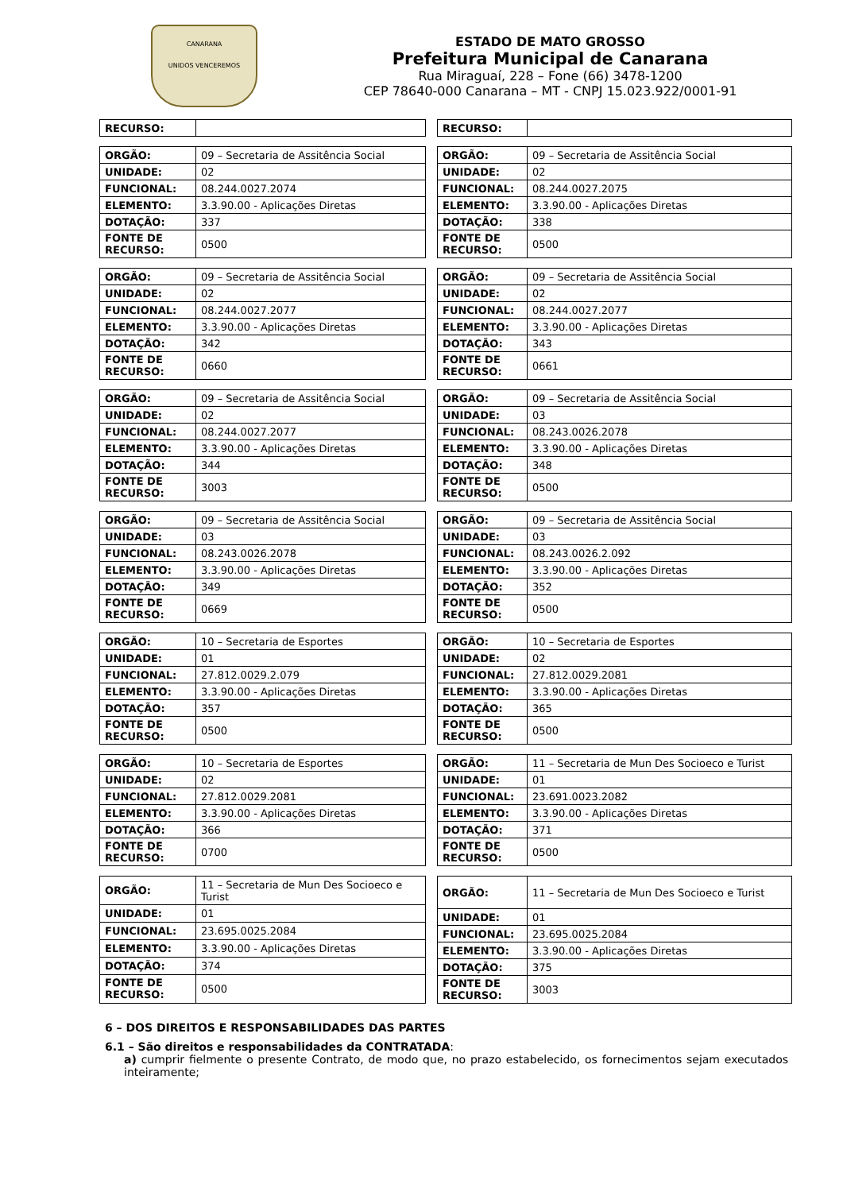CANARANA
UNIDOS VENCEREMOS
ESTADO DE MATO GROSSO
Prefeitura Municipal de Canarana
Rua Miraguaí, 228 – Fone (66) 3478-1200
CEP 78640-000 Canarana – MT - CNPJ 15.023.922/0001-91
| RECURSO: | |
| RECURSO: | |
| ORGÃO: | 09 – Secretaria de Assitência Social |
| UNIDADE: | 02 |
| FUNCIONAL: | 08.244.0027.2074 |
| ELEMENTO: | 3.3.90.00 - Aplicações Diretas |
| DOTAÇÃO: | 337 |
| FONTE DE RECURSO: | 0500 |
| ORGÃO: | 09 – Secretaria de Assitência Social |
| UNIDADE: | 02 |
| FUNCIONAL: | 08.244.0027.2075 |
| ELEMENTO: | 3.3.90.00 - Aplicações Diretas |
| DOTAÇÃO: | 338 |
| FONTE DE RECURSO: | 0500 |
| ORGÃO: | 09 – Secretaria de Assitência Social |
| UNIDADE: | 02 |
| FUNCIONAL: | 08.244.0027.2077 |
| ELEMENTO: | 3.3.90.00 - Aplicações Diretas |
| DOTAÇÃO: | 342 |
| FONTE DE RECURSO: | 0660 |
| ORGÃO: | 09 – Secretaria de Assitência Social |
| UNIDADE: | 02 |
| FUNCIONAL: | 08.244.0027.2077 |
| ELEMENTO: | 3.3.90.00 - Aplicações Diretas |
| DOTAÇÃO: | 343 |
| FONTE DE RECURSO: | 0661 |
| ORGÃO: | 09 – Secretaria de Assitência Social |
| UNIDADE: | 02 |
| FUNCIONAL: | 08.244.0027.2077 |
| ELEMENTO: | 3.3.90.00 - Aplicações Diretas |
| DOTAÇÃO: | 344 |
| FONTE DE RECURSO: | 3003 |
| ORGÃO: | 09 – Secretaria de Assitência Social |
| UNIDADE: | 03 |
| FUNCIONAL: | 08.243.0026.2078 |
| ELEMENTO: | 3.3.90.00 - Aplicações Diretas |
| DOTAÇÃO: | 348 |
| FONTE DE RECURSO: | 0500 |
| ORGÃO: | 09 – Secretaria de Assitência Social |
| UNIDADE: | 03 |
| FUNCIONAL: | 08.243.0026.2078 |
| ELEMENTO: | 3.3.90.00 - Aplicações Diretas |
| DOTAÇÃO: | 349 |
| FONTE DE RECURSO: | 0669 |
| ORGÃO: | 09 – Secretaria de Assitência Social |
| UNIDADE: | 03 |
| FUNCIONAL: | 08.243.0026.2.092 |
| ELEMENTO: | 3.3.90.00 - Aplicações Diretas |
| DOTAÇÃO: | 352 |
| FONTE DE RECURSO: | 0500 |
| ORGÃO: | 10 – Secretaria de Esportes |
| UNIDADE: | 01 |
| FUNCIONAL: | 27.812.0029.2.079 |
| ELEMENTO: | 3.3.90.00 - Aplicações Diretas |
| DOTAÇÃO: | 357 |
| FONTE DE RECURSO: | 0500 |
| ORGÃO: | 10 – Secretaria de Esportes |
| UNIDADE: | 02 |
| FUNCIONAL: | 27.812.0029.2081 |
| ELEMENTO: | 3.3.90.00 - Aplicações Diretas |
| DOTAÇÃO: | 365 |
| FONTE DE RECURSO: | 0500 |
| ORGÃO: | 10 – Secretaria de Esportes |
| UNIDADE: | 02 |
| FUNCIONAL: | 27.812.0029.2081 |
| ELEMENTO: | 3.3.90.00 - Aplicações Diretas |
| DOTAÇÃO: | 366 |
| FONTE DE RECURSO: | 0700 |
| ORGÃO: | 11 – Secretaria de Mun Des Socioeco e Turist |
| UNIDADE: | 01 |
| FUNCIONAL: | 23.691.0023.2082 |
| ELEMENTO: | 3.3.90.00 - Aplicações Diretas |
| DOTAÇÃO: | 371 |
| FONTE DE RECURSO: | 0500 |
| ORGÃO: | 11 – Secretaria de Mun Des Socioeco e Turist |
| UNIDADE: | 01 |
| FUNCIONAL: | 23.695.0025.2084 |
| ELEMENTO: | 3.3.90.00 - Aplicações Diretas |
| DOTAÇÃO: | 374 |
| FONTE DE RECURSO: | 0500 |
| ORGÃO: | 11 – Secretaria de Mun Des Socioeco e Turist |
| UNIDADE: | 01 |
| FUNCIONAL: | 23.695.0025.2084 |
| ELEMENTO: | 3.3.90.00 - Aplicações Diretas |
| DOTAÇÃO: | 375 |
| FONTE DE RECURSO: | 3003 |
6 – DOS DIREITOS E RESPONSABILIDADES DAS PARTES
6.1 – São direitos e responsabilidades da CONTRATADA:
a) cumprir fielmente o presente Contrato, de modo que, no prazo estabelecido, os fornecimentos sejam executados inteiramente;